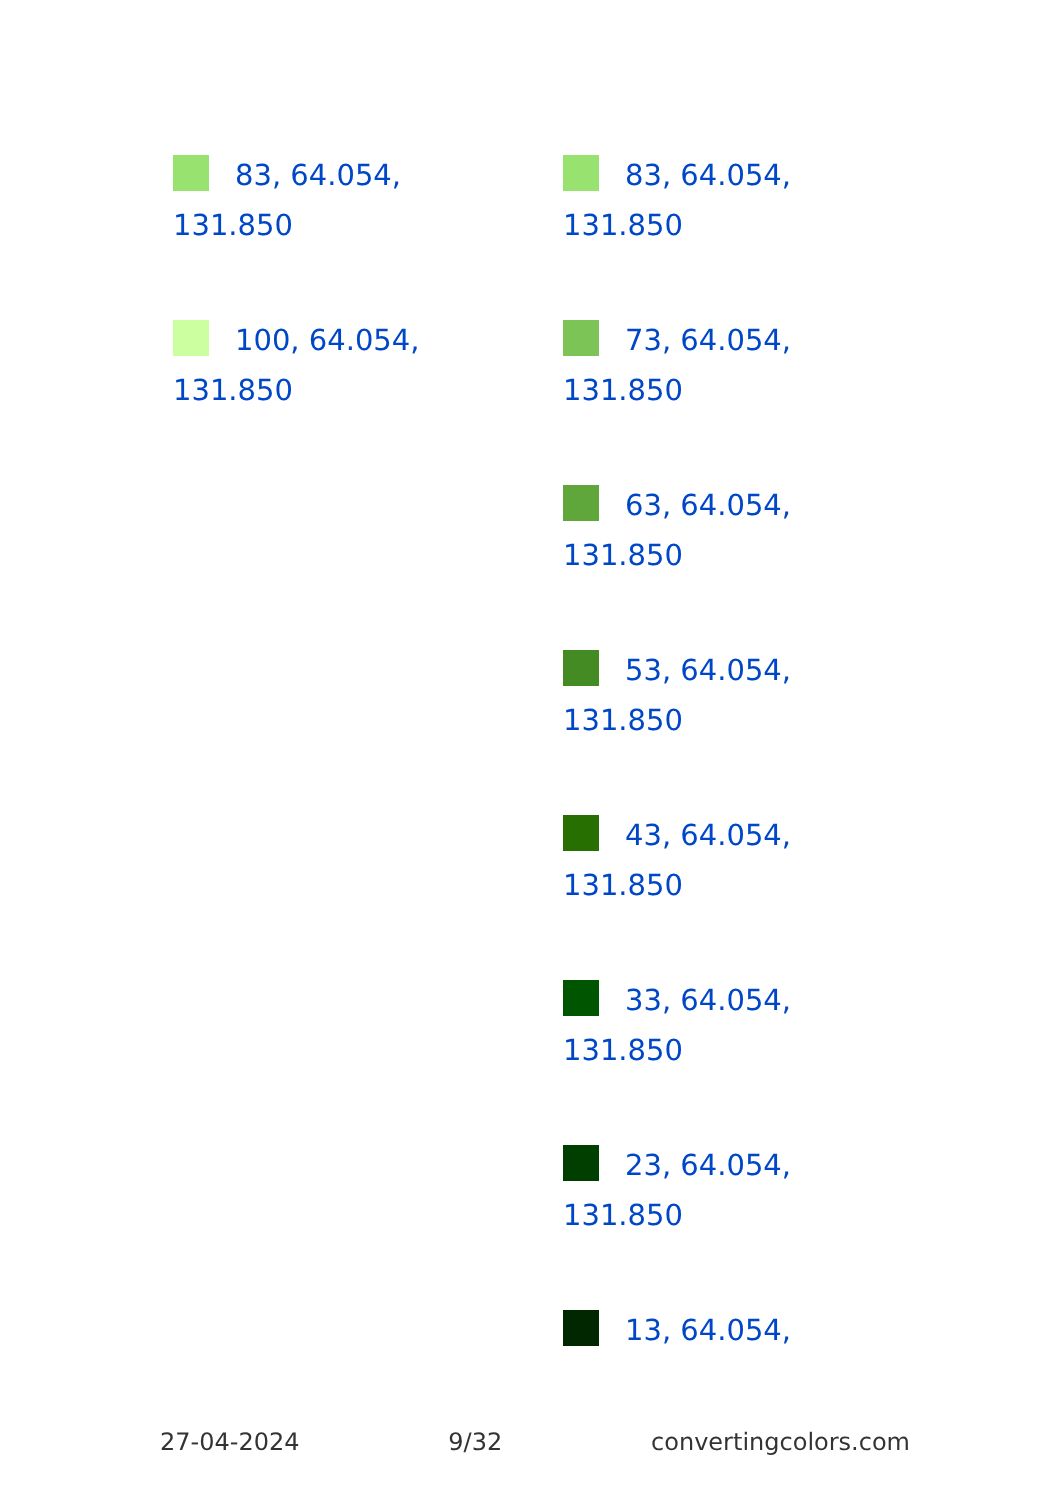83, 64.054, 131.850
100, 64.054, 131.850
83, 64.054, 131.850
73, 64.054, 131.850
63, 64.054, 131.850
53, 64.054, 131.850
43, 64.054, 131.850
33, 64.054, 131.850
23, 64.054, 131.850
13, 64.054,
27-04-2024 9/32 convertingcolors.com